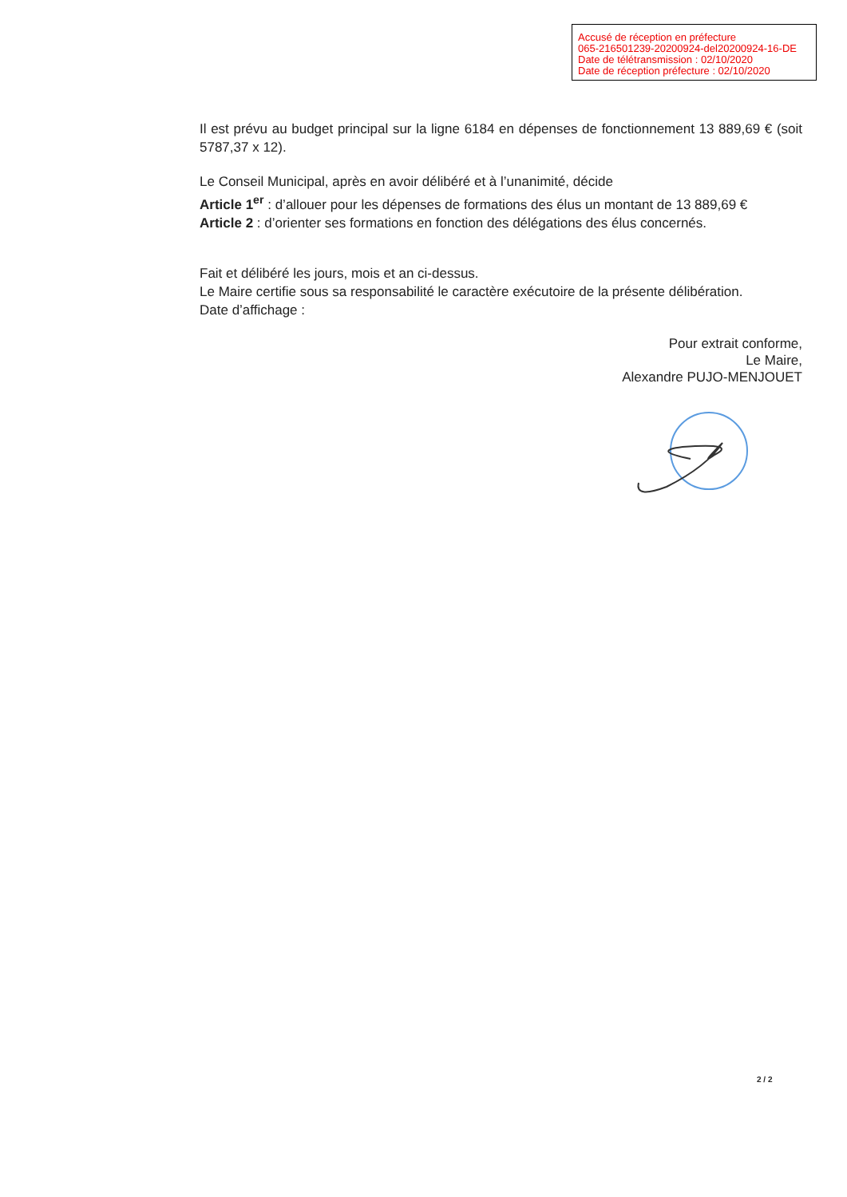Accusé de réception en préfecture
065-216501239-20200924-del20200924-16-DE
Date de télétransmission : 02/10/2020
Date de réception préfecture : 02/10/2020
Il est prévu au budget principal sur la ligne 6184 en dépenses de fonctionnement 13 889,69 € (soit 5787,37 x 12).
Le Conseil Municipal, après en avoir délibéré et à l’unanimité, décide
Article 1<sup>er</sup> : d’allouer pour les dépenses de formations des élus un montant de 13 889,69 €
Article 2 : d’orienter ses formations en fonction des délégations des élus concernés.
Fait et délibéré les jours, mois et an ci-dessus.
Le Maire certifie sous sa responsabilité le caractère exécutoire de la présente délibération.
Date d’affichage :
Pour extrait conforme,
Le Maire,
Alexandre PUJO-MENJOUET
2 / 2